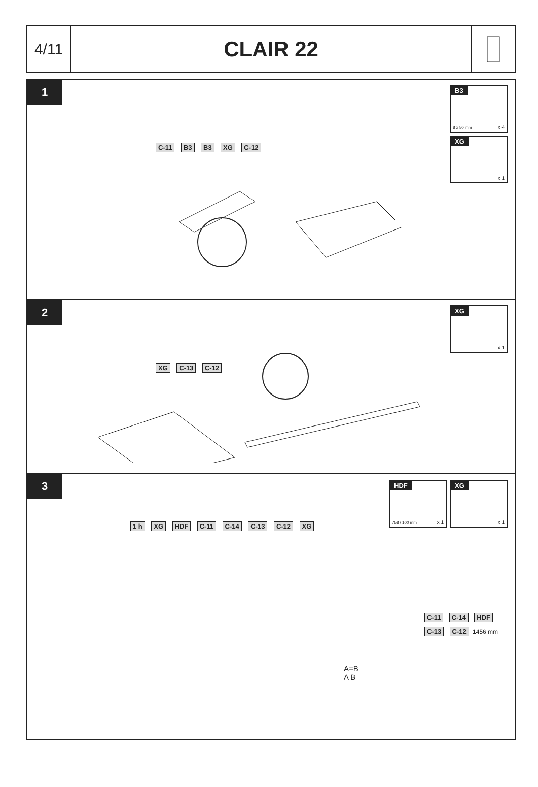4/11
CLAIR 22
1
B3
8 x 50 mm x 4
XG
x 1
C-11 B3 B3 XG C-12
2
XG
x 1
XG C-13 C-12
3
HDF
758 / 100 mm x 1
XG
x 1
1 h XG HDF C-11 C-14 C-13 C-12 XG
A=B
A B
C-11 C-14 HDF C-13 C-12 1456 mm